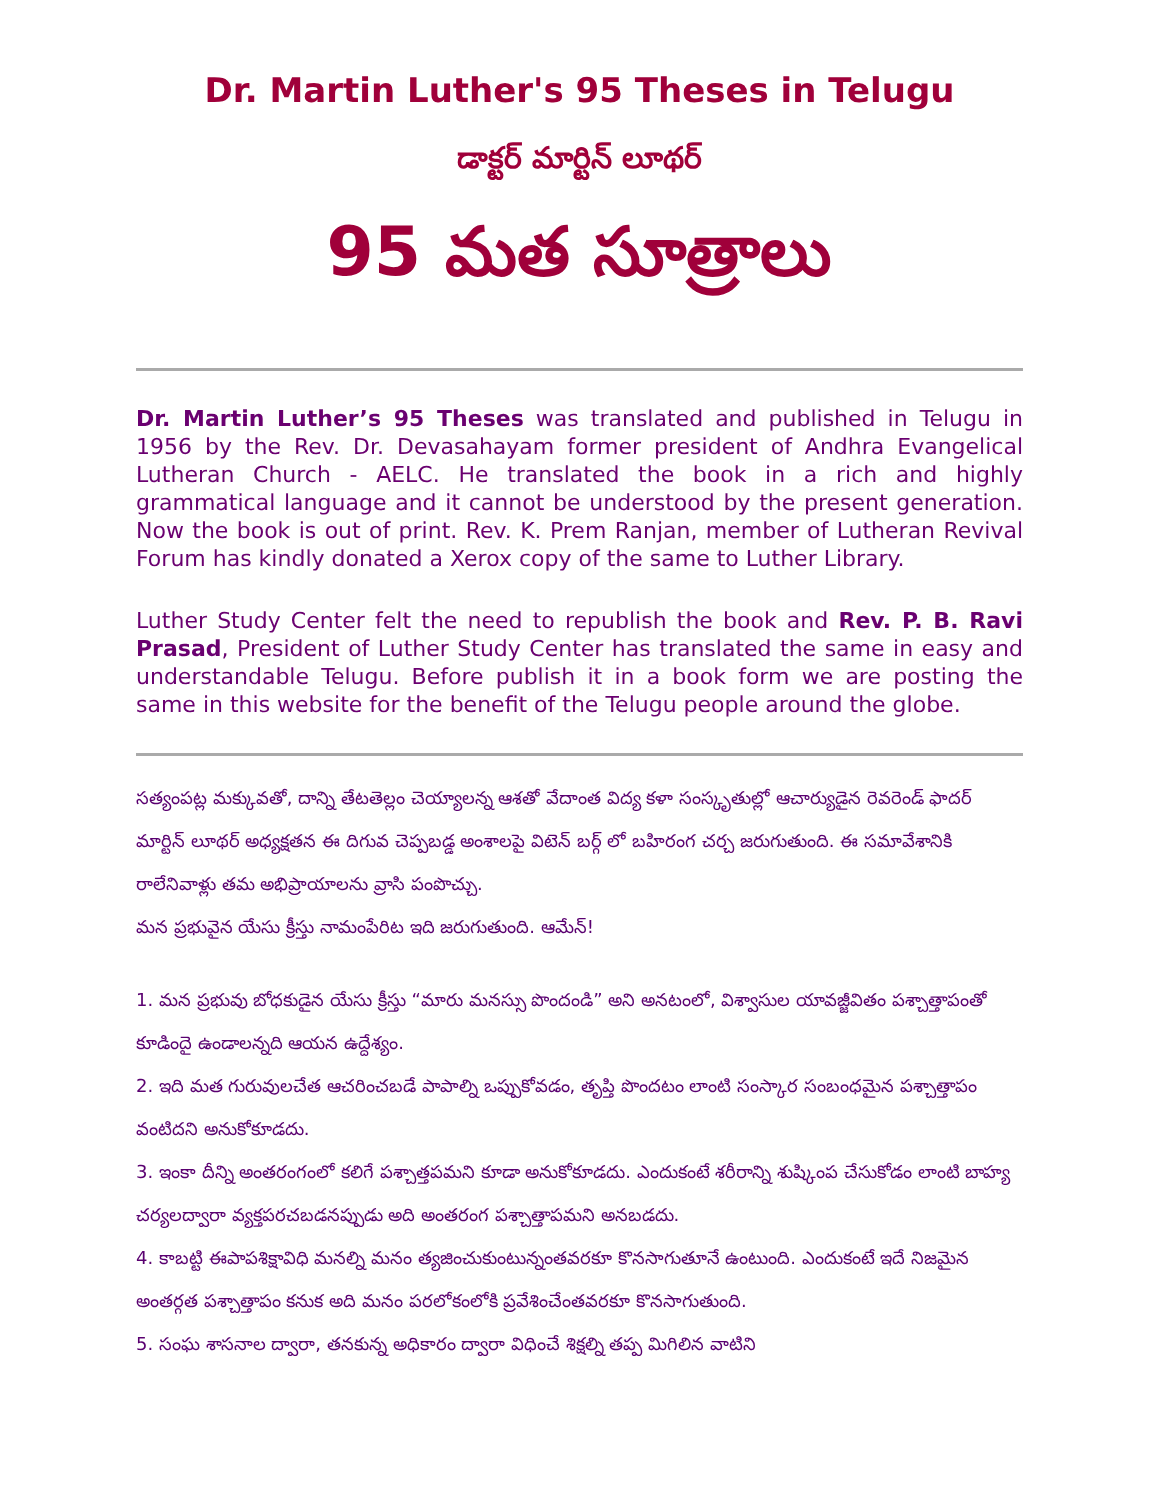Dr. Martin Luther's 95 Theses in Telugu
డాక్టర్ మార్టిన్ లూథర్
95 మత సూత్రాలు
Dr. Martin Luther’s 95 Theses was translated and published in Telugu in 1956 by the Rev. Dr. Devasahayam former president of Andhra Evangelical Lutheran Church - AELC. He translated the book in a rich and highly grammatical language and it cannot be understood by the present generation. Now the book is out of print. Rev. K. Prem Ranjan, member of Lutheran Revival Forum has kindly donated a Xerox copy of the same to Luther Library.
Luther Study Center felt the need to republish the book and Rev. P. B. Ravi Prasad, President of Luther Study Center has translated the same in easy and understandable Telugu. Before publish it in a book form we are posting the same in this website for the benefit of the Telugu people around the globe.
సత్యంపట్ల మక్కువతో, దాన్ని తేటతెల్లం చెయ్యాలన్న ఆశతో వేదాంత విద్య కళా సంస్కృతుల్లో ఆచార్యుడైన రెవరెండ్ ఫాదర్ మార్టిన్ లూథర్ అధ్యక్షతన ఈ దిగువ చెప్పబడ్డ అంశాలపై విటెన్ బర్గ్ లో బహిరంగ చర్చ జరుగుతుంది. ఈ సమావేశానికి రాలేనివాళ్లు తమ అభిప్రాయాలను వ్రాసి పంపొచ్చు.
మన ప్రభువైన యేసు క్రీస్తు నామంపేరిట ఇది జరుగుతుంది. ఆమేన్!
1. మన ప్రభువు బోధకుడైన యేసు క్రీస్తు “మారు మనస్సు పొందండి” అని అనటంలో, విశ్వాసుల యావజ్జీవితం పశ్చాత్తాపంతో కూడిందై ఉండాలన్నది ఆయన ఉద్దేశ్యం.
2. ఇది మత గురువులచేత ఆచరించబడే పాపాల్ని ఒప్పుకోవడం, తృప్తి పొందటం లాంటి సంస్కార సంబంధమైన పశ్చాత్తాపం వంటిదని అనుకోకూడదు.
3. ఇంకా దీన్ని అంతరంగంలో కలిగే పశ్చాత్తపమని కూడా అనుకోకూడదు. ఎందుకంటే శరీరాన్ని శుష్కింప చేసుకోడం లాంటి బాహ్య చర్యలద్వారా వ్యక్తపరచబడనప్పుడు అది అంతరంగ పశ్చాత్తాపమని అనబడదు.
4. కాబట్టి ఈపాపశిక్షావిధి మనల్ని మనం త్యజించుకుంటున్నంతవరకూ కొనసాగుతూనే ఉంటుంది. ఎందుకంటే ఇదే నిజమైన అంతర్గత పశ్చాత్తాపం కనుక అది మనం పరలోకంలోకి ప్రవేశించేంతవరకూ కొనసాగుతుంది.
5. సంఘ శాసనాల ద్వారా, తనకున్న అధికారం ద్వారా విధించే శిక్షల్ని తప్ప మిగిలిన వాటిని